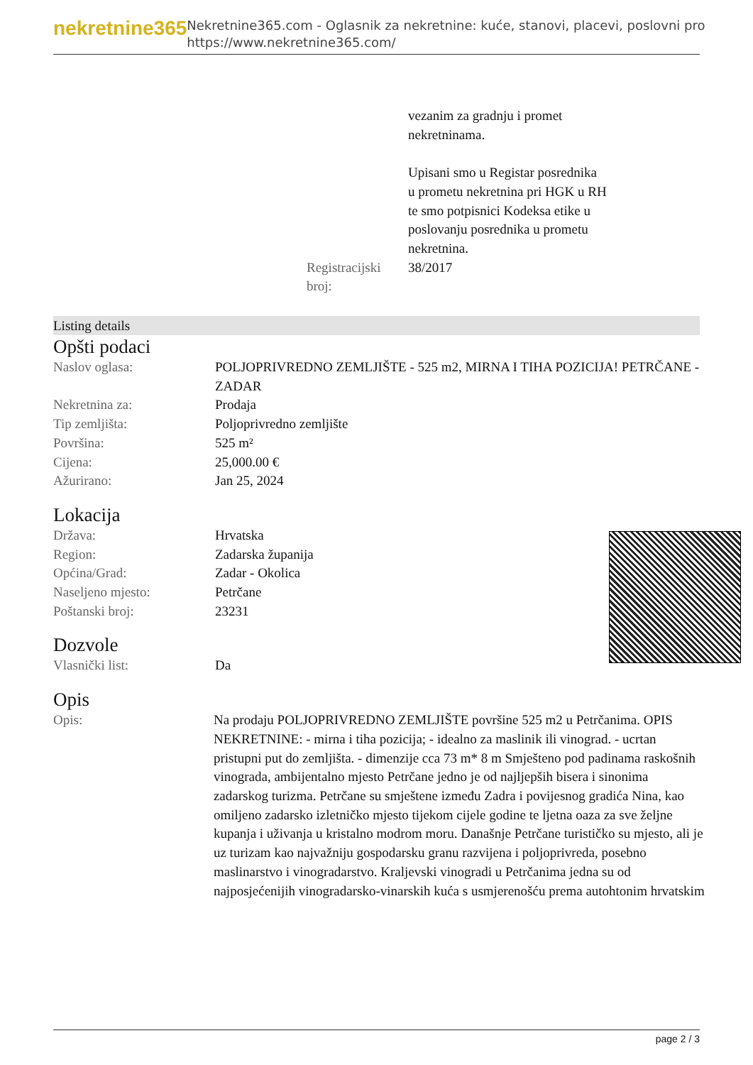nekretnine365
Nekretnine365.com - Oglasnik za nekretnine: kuće, stanovi, placevi, poslovni pro
https://www.nekretnine365.com/
| | vezanim za gradnju i promet nekretninama. Upisani smo u Registar posrednika u prometu nekretnina pri HGK u RH te smo potpisnici Kodeksa etike u poslovanju posrednika u prometu nekretnina. |
| Registracijski broj: | 38/2017 |
Listing details
Opšti podaci
| Naslov oglasa: | POLJOPRIVREDNO ZEMLJIŠTE - 525 m2, MIRNA I TIHA POZICIJA! PETRČANE - ZADAR |
| Nekretnina za: | Prodaja |
| Tip zemljišta: | Poljoprivredno zemljište |
| Površina: | 525 m² |
| Cijena: | 25,000.00 € |
| Ažurirano: | Jan 25, 2024 |
Lokacija
| Država: | Hrvatska |
| Region: | Zadarska županija |
| Općina/Grad: | Zadar - Okolica |
| Naseljeno mjesto: | Petrčane |
| Poštanski broj: | 23231 |
Dozvole
| Vlasnički list: | Da |
Opis
| Opis: | Na prodaju POLJOPRIVREDNO ZEMLJIŠTE površine 525 m2 u Petrčanima. OPIS NEKRETNINE: - mirna i tiha pozicija; - idealno za maslinik ili vinograd. - ucrtan pristupni put do zemljišta. - dimenzije cca 73 m* 8 m Smješteno pod padinama raskošnih vinograda, ambijentalno mjesto Petrčane jedno je od najljepših bisera i sinonima zadarskog turizma. Petrčane su smještene između Zadra i povijesnog gradića Nina, kao omiljeno zadarsko izletničko mjesto tijekom cijele godine te ljetna oaza za sve željne kupanja i uživanja u kristalno modrom moru. Današnje Petrčane turističko su mjesto, ali je uz turizam kao najvažniju gospodarsku granu razvijena i poljoprivreda, posebno maslinarstvo i vinogradarstvo. Kraljevski vinogradi u Petrčanima jedna su od najposjećenijih vinogradarsko-vinarskih kuća s usmjerenošću prema autohtonim hrvatskim |
page 2 / 3